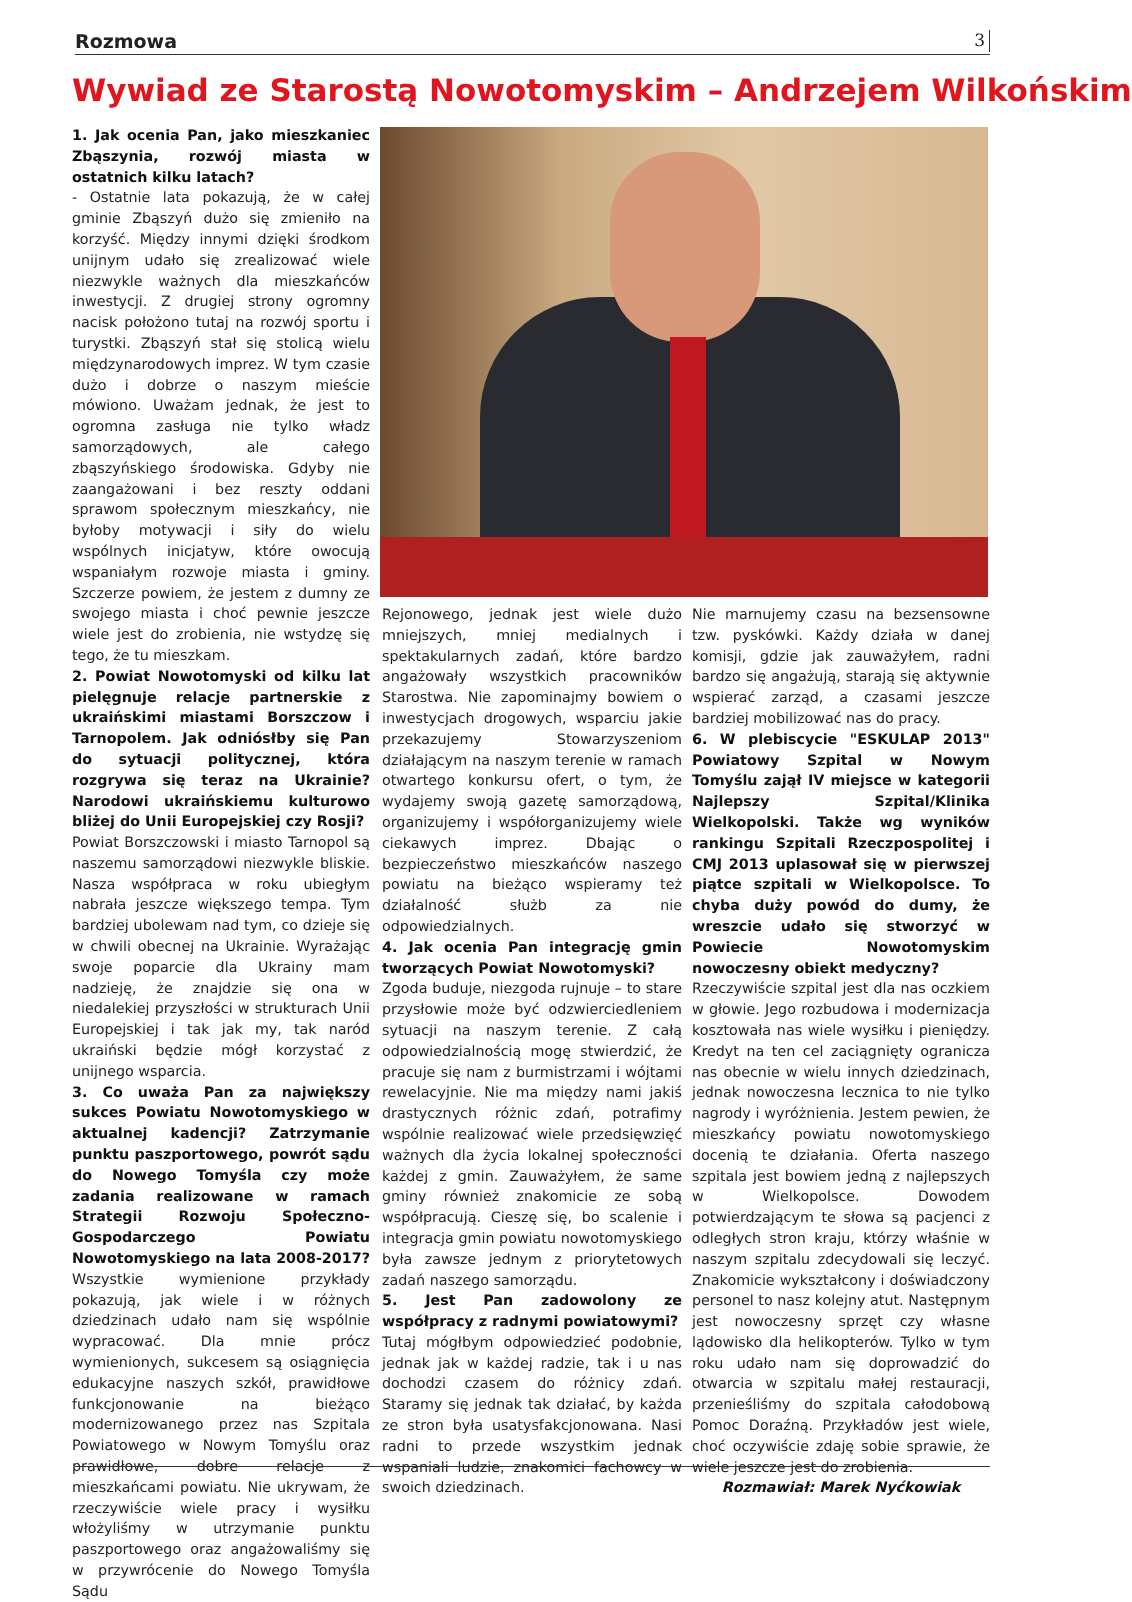Rozmowa 3
Wywiad ze Starostą Nowotomyskim – Andrzejem Wilkońskim
1. Jak ocenia Pan, jako mieszkaniec Zbąszynia, rozwój miasta w ostatnich kilku latach?
- Ostatnie lata pokazują, że w całej gminie Zbąszyń dużo się zmieniło na korzyść. Między innymi dzięki środkom unijnym udało się zrealizować wiele niezwykle ważnych dla mieszkańców inwestycji. Z drugiej strony ogromny nacisk położono tutaj na rozwój sportu i turystki. Zbąszyń stał się stolicą wielu międzynarodowych imprez. W tym czasie dużo i dobrze o naszym mieście mówiono. Uważam jednak, że jest to ogromna zasługa nie tylko władz samorządowych, ale całego zbąszyńskiego środowiska. Gdyby nie zaangażowani i bez reszty oddani sprawom społecznym mieszkańcy, nie byłoby motywacji i siły do wielu wspólnych inicjatyw, które owocują wspaniałym rozwoje miasta i gminy. Szczerze powiem, że jestem z dumny ze swojego miasta i choć pewnie jeszcze wiele jest do zrobienia, nie wstydzę się tego, że tu mieszkam.
2. Powiat Nowotomyski od kilku lat pielęgnuje relacje partnerskie z ukraińskimi miastami Borszczow i Tarnopolem. Jak odniósłby się Pan do sytuacji politycznej, która rozgrywa się teraz na Ukrainie? Narodowi ukraińskiemu kulturowo bliżej do Unii Europejskiej czy Rosji?
Powiat Borszczowski i miasto Tarnopol są naszemu samorządowi niezwykle bliskie. Nasza współpraca w roku ubiegłym nabrała jeszcze większego tempa. Tym bardziej ubolewam nad tym, co dzieje się w chwili obecnej na Ukrainie. Wyrażając swoje poparcie dla Ukrainy mam nadzieję, że znajdzie się ona w niedalekiej przyszłości w strukturach Unii Europejskiej i tak jak my, tak naród ukraiński będzie mógł korzystać z unijnego wsparcia.
3. Co uważa Pan za największy sukces Powiatu Nowotomyskiego w aktualnej kadencji? Zatrzymanie punktu paszportowego, powrót sądu do Nowego Tomyśla czy może zadania realizowane w ramach Strategii Rozwoju Społeczno-Gospodarczego Powiatu Nowotomyskiego na lata 2008-2017?
Wszystkie wymienione przykłady pokazują, jak wiele i w różnych dziedzinach udało nam się wspólnie wypracować. Dla mnie prócz wymienionych, sukcesem są osiągnięcia edukacyjne naszych szkół, prawidłowe funkcjonowanie na bieżąco modernizowanego przez nas Szpitala Powiatowego w Nowym Tomyślu oraz prawidłowe, dobre relacje z mieszkańcami powiatu. Nie ukrywam, że rzeczywiście wiele pracy i wysiłku włożyliśmy w utrzymanie punktu paszportowego oraz angażowaliśmy się w przywrócenie do Nowego Tomyśla Sądu
Rejonowego, jednak jest wiele dużo mniejszych, mniej medialnych i spektakularnych zadań, które bardzo angażowały wszystkich pracowników Starostwa. Nie zapominajmy bowiem o inwestycjach drogowych, wsparciu jakie przekazujemy Stowarzyszeniom działającym na naszym terenie w ramach otwartego konkursu ofert, o tym, że wydajemy swoją gazetę samorządową, organizujemy i współorganizujemy wiele ciekawych imprez. Dbając o bezpieczeństwo mieszkańców naszego powiatu na bieżąco wspieramy też działalność służb za nie odpowiedzialnych.
4. Jak ocenia Pan integrację gmin tworzących Powiat Nowotomyski?
Zgoda buduje, niezgoda rujnuje – to stare przysłowie może być odzwierciedleniem sytuacji na naszym terenie. Z całą odpowiedzialnością mogę stwierdzić, że pracuje się nam z burmistrzami i wójtami rewelacyjnie. Nie ma między nami jakiś drastycznych różnic zdań, potrafimy wspólnie realizować wiele przedsięwzięć ważnych dla życia lokalnej społeczności każdej z gmin. Zauważyłem, że same gminy również znakomicie ze sobą współpracują. Cieszę się, bo scalenie i integracja gmin powiatu nowotomyskiego była zawsze jednym z priorytetowych zadań naszego samorządu.
5. Jest Pan zadowolony ze współpracy z radnymi powiatowymi?
Tutaj mógłbym odpowiedzieć podobnie, jednak jak w każdej radzie, tak i u nas dochodzi czasem do różnicy zdań. Staramy się jednak tak działać, by każda ze stron była usatysfakcjonowana. Nasi radni to przede wszystkim jednak wspaniali ludzie, znakomici fachowcy w swoich dziedzinach.
Nie marnujemy czasu na bezsensowne tzw. pyskówki. Każdy działa w danej komisji, gdzie jak zauważyłem, radni bardzo się angażują, starają się aktywnie wspierać zarząd, a czasami jeszcze bardziej mobilizować nas do pracy.
6. W plebiscycie "ESKULAP 2013" Powiatowy Szpital w Nowym Tomyślu zajął IV miejsce w kategorii Najlepszy Szpital/Klinika Wielkopolski. Także wg wyników rankingu Szpitali Rzeczpospolitej i CMJ 2013 uplasował się w pierwszej piątce szpitali w Wielkopolsce. To chyba duży powód do dumy, że wreszcie udało się stworzyć w Powiecie Nowotomyskim nowoczesny obiekt medyczny?
Rzeczywiście szpital jest dla nas oczkiem w głowie. Jego rozbudowa i modernizacja kosztowała nas wiele wysiłku i pieniędzy. Kredyt na ten cel zaciągnięty ogranicza nas obecnie w wielu innych dziedzinach, jednak nowoczesna lecznica to nie tylko nagrody i wyróżnienia. Jestem pewien, że mieszkańcy powiatu nowotomyskiego docenią te działania. Oferta naszego szpitala jest bowiem jedną z najlepszych w Wielkopolsce. Dowodem potwierdzającym te słowa są pacjenci z odległych stron kraju, którzy właśnie w naszym szpitalu zdecydowali się leczyć. Znakomicie wykształcony i doświadczony personel to nasz kolejny atut. Następnym jest nowoczesny sprzęt czy własne lądowisko dla helikopterów. Tylko w tym roku udało nam się doprowadzić do otwarcia w szpitalu małej restauracji, przenieśliśmy do szpitala całodobową Pomoc Doraźną. Przykładów jest wiele, choć oczywiście zdaję sobie sprawie, że wiele jeszcze jest do zrobienia.
Rozmawiał: Marek Nyćkowiak